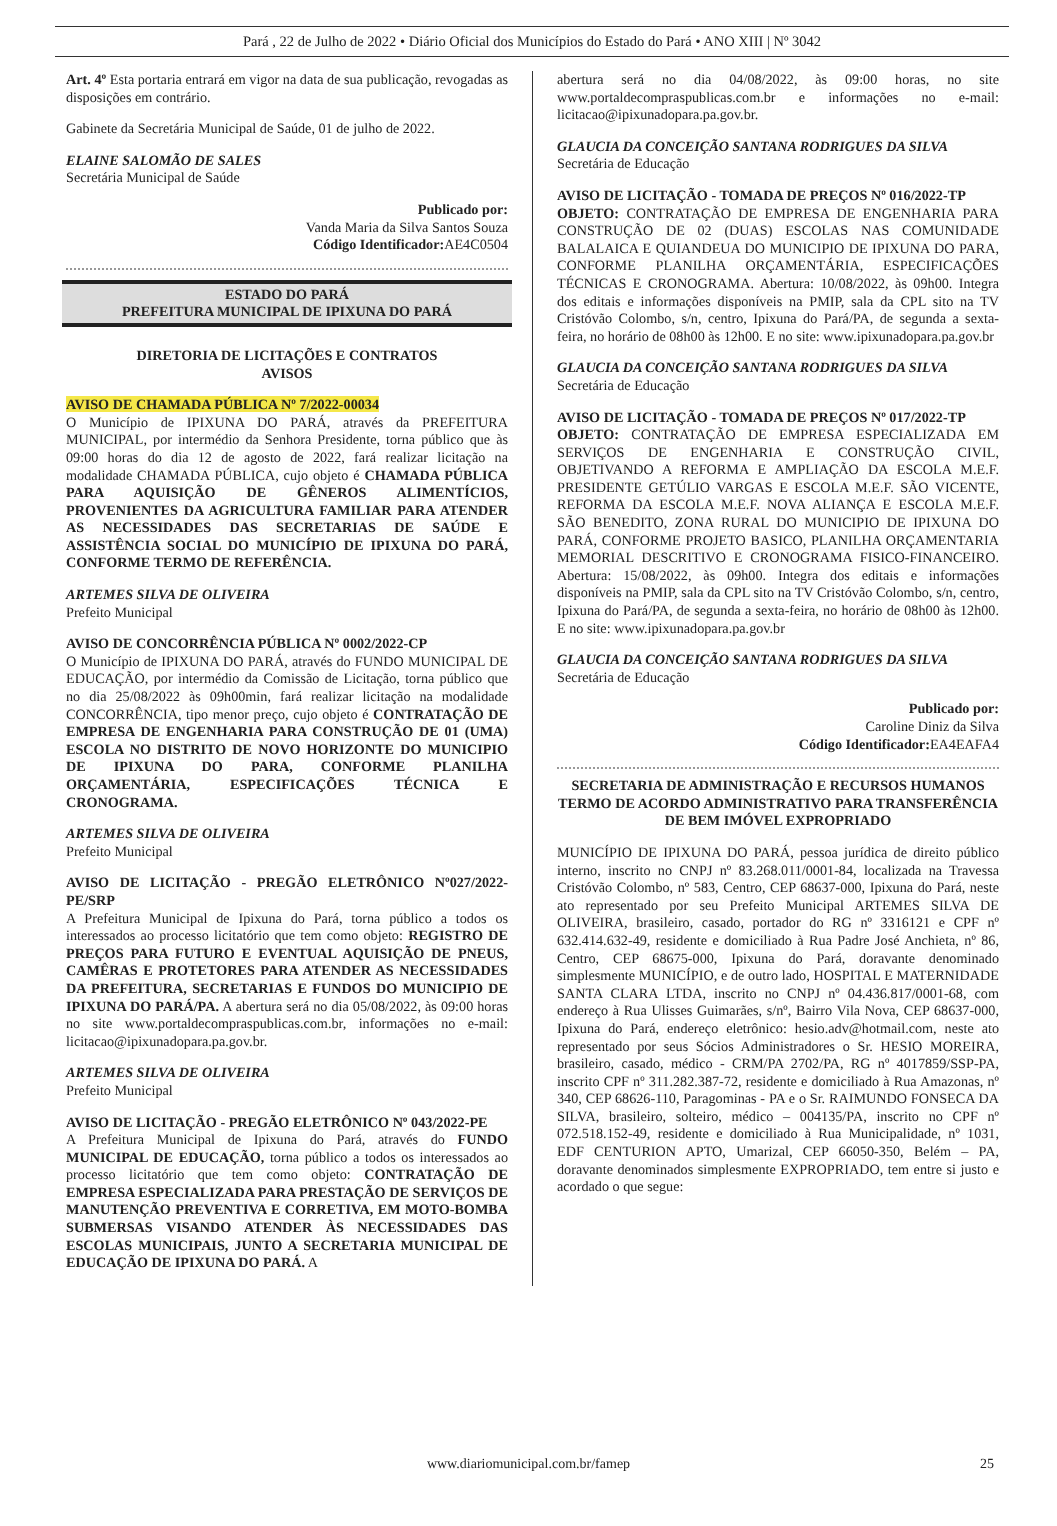Pará , 22 de Julho de 2022 • Diário Oficial dos Municípios do Estado do Pará • ANO XIII | Nº 3042
Art. 4º Esta portaria entrará em vigor na data de sua publicação, revogadas as disposições em contrário.
Gabinete da Secretária Municipal de Saúde, 01 de julho de 2022.
ELAINE SALOMÃO DE SALES
Secretária Municipal de Saúde
Publicado por:
Vanda Maria da Silva Santos Souza
Código Identificador: AE4C0504
ESTADO DO PARÁ
PREFEITURA MUNICIPAL DE IPIXUNA DO PARÁ
DIRETORIA DE LICITAÇÕES E CONTRATOS
AVISOS
AVISO DE CHAMADA PÚBLICA Nº 7/2022-00034
O Município de IPIXUNA DO PARÁ, através da PREFEITURA MUNICIPAL, por intermédio da Senhora Presidente, torna público que às 09:00 horas do dia 12 de agosto de 2022, fará realizar licitação na modalidade CHAMADA PÚBLICA, cujo objeto é CHAMADA PÚBLICA PARA AQUISIÇÃO DE GÊNEROS ALIMENTÍCIOS, PROVENIENTES DA AGRICULTURA FAMILIAR PARA ATENDER AS NECESSIDADES DAS SECRETARIAS DE SAÚDE E ASSISTÊNCIA SOCIAL DO MUNICÍPIO DE IPIXUNA DO PARÁ, CONFORME TERMO DE REFERÊNCIA.
ARTEMES SILVA DE OLIVEIRA
Prefeito Municipal
AVISO DE CONCORRÊNCIA PÚBLICA Nº 0002/2022-CP
O Município de IPIXUNA DO PARÁ, através do FUNDO MUNICIPAL DE EDUCAÇÃO, por intermédio da Comissão de Licitação, torna público que no dia 25/08/2022 às 09h00min, fará realizar licitação na modalidade CONCORRÊNCIA, tipo menor preço, cujo objeto é CONTRATAÇÃO DE EMPRESA DE ENGENHARIA PARA CONSTRUÇÃO DE 01 (UMA) ESCOLA NO DISTRITO DE NOVO HORIZONTE DO MUNICIPIO DE IPIXUNA DO PARA, CONFORME PLANILHA ORÇAMENTÁRIA, ESPECIFICAÇÕES TÉCNICA E CRONOGRAMA.
ARTEMES SILVA DE OLIVEIRA
Prefeito Municipal
AVISO DE LICITAÇÃO - PREGÃO ELETRÔNICO Nº027/2022-PE/SRP
A Prefeitura Municipal de Ipixuna do Pará, torna público a todos os interessados ao processo licitatório que tem como objeto: REGISTRO DE PREÇOS PARA FUTURO E EVENTUAL AQUISIÇÃO DE PNEUS, CAMÊRAS E PROTETORES PARA ATENDER AS NECESSIDADES DA PREFEITURA, SECRETARIAS E FUNDOS DO MUNICIPIO DE IPIXUNA DO PARÁ/PA. A abertura será no dia 05/08/2022, às 09:00 horas no site www.portaldecompraspublicas.com.br, informações no e-mail: licitacao@ipixunadopara.pa.gov.br.
ARTEMES SILVA DE OLIVEIRA
Prefeito Municipal
AVISO DE LICITAÇÃO - PREGÃO ELETRÔNICO Nº 043/2022-PE
A Prefeitura Municipal de Ipixuna do Pará, através do FUNDO MUNICIPAL DE EDUCAÇÃO, torna público a todos os interessados ao processo licitatório que tem como objeto: CONTRATAÇÃO DE EMPRESA ESPECIALIZADA PARA PRESTAÇÃO DE SERVIÇOS DE MANUTENÇÃO PREVENTIVA E CORRETIVA, EM MOTO-BOMBA SUBMERSAS VISANDO ATENDER ÀS NECESSIDADES DAS ESCOLAS MUNICIPAIS, JUNTO A SECRETARIA MUNICIPAL DE EDUCAÇÃO DE IPIXUNA DO PARÁ. A
abertura será no dia 04/08/2022, às 09:00 horas, no site www.portaldecompraspublicas.com.br e informações no e-mail: licitacao@ipixunadopara.pa.gov.br.
GLAUCIA DA CONCEIÇÃO SANTANA RODRIGUES DA SILVA
Secretária de Educação
AVISO DE LICITAÇÃO - TOMADA DE PREÇOS Nº 016/2022-TP
OBJETO: CONTRATAÇÃO DE EMPRESA DE ENGENHARIA PARA CONSTRUÇÃO DE 02 (DUAS) ESCOLAS NAS COMUNIDADE BALALAICA E QUIANDEUA DO MUNICIPIO DE IPIXUNA DO PARA, CONFORME PLANILHA ORÇAMENTÁRIA, ESPECIFICAÇÕES TÉCNICAS E CRONOGRAMA. Abertura: 10/08/2022, às 09h00. Integra dos editais e informações disponíveis na PMIP, sala da CPL sito na TV Cristóvão Colombo, s/n, centro, Ipixuna do Pará/PA, de segunda a sexta-feira, no horário de 08h00 às 12h00. E no site: www.ipixunadopara.pa.gov.br
GLAUCIA DA CONCEIÇÃO SANTANA RODRIGUES DA SILVA
Secretária de Educação
AVISO DE LICITAÇÃO - TOMADA DE PREÇOS Nº 017/2022-TP
OBJETO: CONTRATAÇÃO DE EMPRESA ESPECIALIZADA EM SERVIÇOS DE ENGENHARIA E CONSTRUÇÃO CIVIL, OBJETIVANDO A REFORMA E AMPLIAÇÃO DA ESCOLA M.E.F. PRESIDENTE GETÚLIO VARGAS E ESCOLA M.E.F. SÃO VICENTE, REFORMA DA ESCOLA M.E.F. NOVA ALIANÇA E ESCOLA M.E.F. SÃO BENEDITO, ZONA RURAL DO MUNICIPIO DE IPIXUNA DO PARÁ, CONFORME PROJETO BASICO, PLANILHA ORÇAMENTARIA MEMORIAL DESCRITIVO E CRONOGRAMA FISICO-FINANCEIRO. Abertura: 15/08/2022, às 09h00. Integra dos editais e informações disponíveis na PMIP, sala da CPL sito na TV Cristóvão Colombo, s/n, centro, Ipixuna do Pará/PA, de segunda a sexta-feira, no horário de 08h00 às 12h00. E no site: www.ipixunadopara.pa.gov.br
GLAUCIA DA CONCEIÇÃO SANTANA RODRIGUES DA SILVA
Secretária de Educação
Publicado por:
Caroline Diniz da Silva
Código Identificador: EA4EAFA4
SECRETARIA DE ADMINISTRAÇÃO E RECURSOS HUMANOS
TERMO DE ACORDO ADMINISTRATIVO PARA TRANSFERÊNCIA DE BEM IMÓVEL EXPROPRIADO
MUNICÍPIO DE IPIXUNA DO PARÁ, pessoa jurídica de direito público interno, inscrito no CNPJ nº 83.268.011/0001-84, localizada na Travessa Cristóvão Colombo, nº 583, Centro, CEP 68637-000, Ipixuna do Pará, neste ato representado por seu Prefeito Municipal ARTEMES SILVA DE OLIVEIRA, brasileiro, casado, portador do RG nº 3316121 e CPF nº 632.414.632-49, residente e domiciliado à Rua Padre José Anchieta, nº 86, Centro, CEP 68675-000, Ipixuna do Pará, doravante denominado simplesmente MUNICÍPIO, e de outro lado, HOSPITAL E MATERNIDADE SANTA CLARA LTDA, inscrito no CNPJ nº 04.436.817/0001-68, com endereço à Rua Ulisses Guimarães, s/nº, Bairro Vila Nova, CEP 68637-000, Ipixuna do Pará, endereço eletrônico: hesio.adv@hotmail.com, neste ato representado por seus Sócios Administradores o Sr. HESIO MOREIRA, brasileiro, casado, médico - CRM/PA 2702/PA, RG nº 4017859/SSP-PA, inscrito CPF nº 311.282.387-72, residente e domiciliado à Rua Amazonas, nº 340, CEP 68626-110, Paragominas - PA e o Sr. RAIMUNDO FONSECA DA SILVA, brasileiro, solteiro, médico – 004135/PA, inscrito no CPF nº 072.518.152-49, residente e domiciliado à Rua Municipalidade, nº 1031, EDF CENTURION APTO, Umarizal, CEP 66050-350, Belém – PA, doravante denominados simplesmente EXPROPRIADO, tem entre si justo e acordado o que segue:
www.diariomunicipal.com.br/famep 25